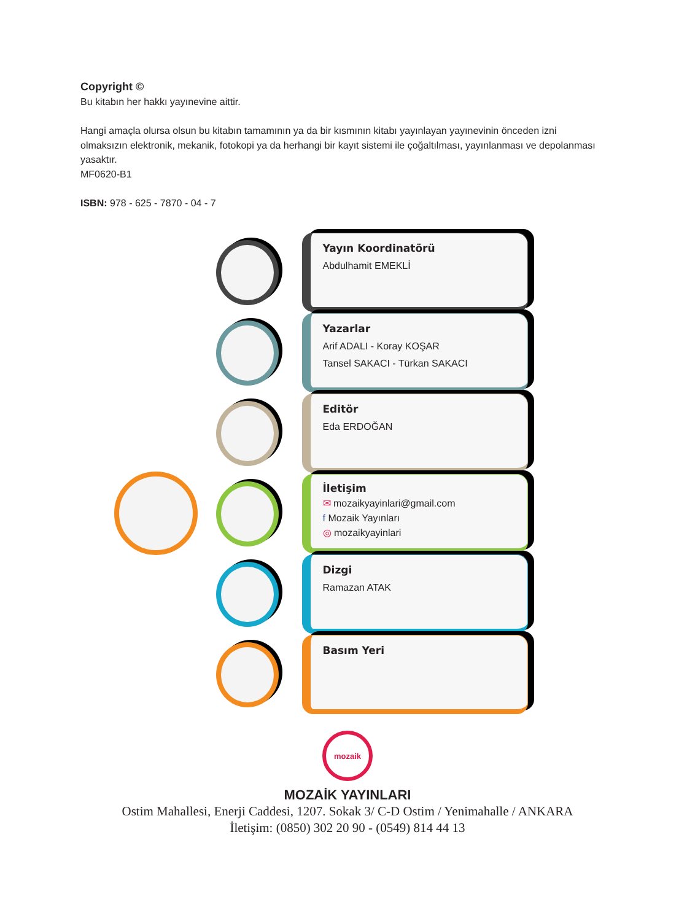Copyright ©
Bu kitabın her hakkı yayınevine aittir.
Hangi amaçla olursa olsun bu kitabın tamamının ya da bir kısmının kitabı yayınlayan yayınevinin önceden izni olmaksızın elektronik, mekanik, fotokopi ya da herhangi bir kayıt sistemi ile çoğaltılması, yayınlanması ve depolanması yasaktır.
MF0620-B1
ISBN: 978 - 625 - 7870 - 04 - 7
Yayın Koordinatörü
Abdulhamit EMEKLİ
Yazarlar
Arif ADALI - Koray KOŞAR
Tansel SAKACI - Türkan SAKACI
Editör
Eda ERDOĞAN
İletişim
✉ mozaikyayinlari@gmail.com
f Mozaik Yayınları
◎ mozaikyayinlari
Dizgi
Ramazan ATAK
Basım Yeri
mozaik
MOZAİK YAYINLARI
Ostim Mahallesi, Enerji Caddesi, 1207. Sokak 3/ C-D Ostim / Yenimahalle / ANKARA
İletişim: (0850) 302 20 90 - (0549) 814 44 13